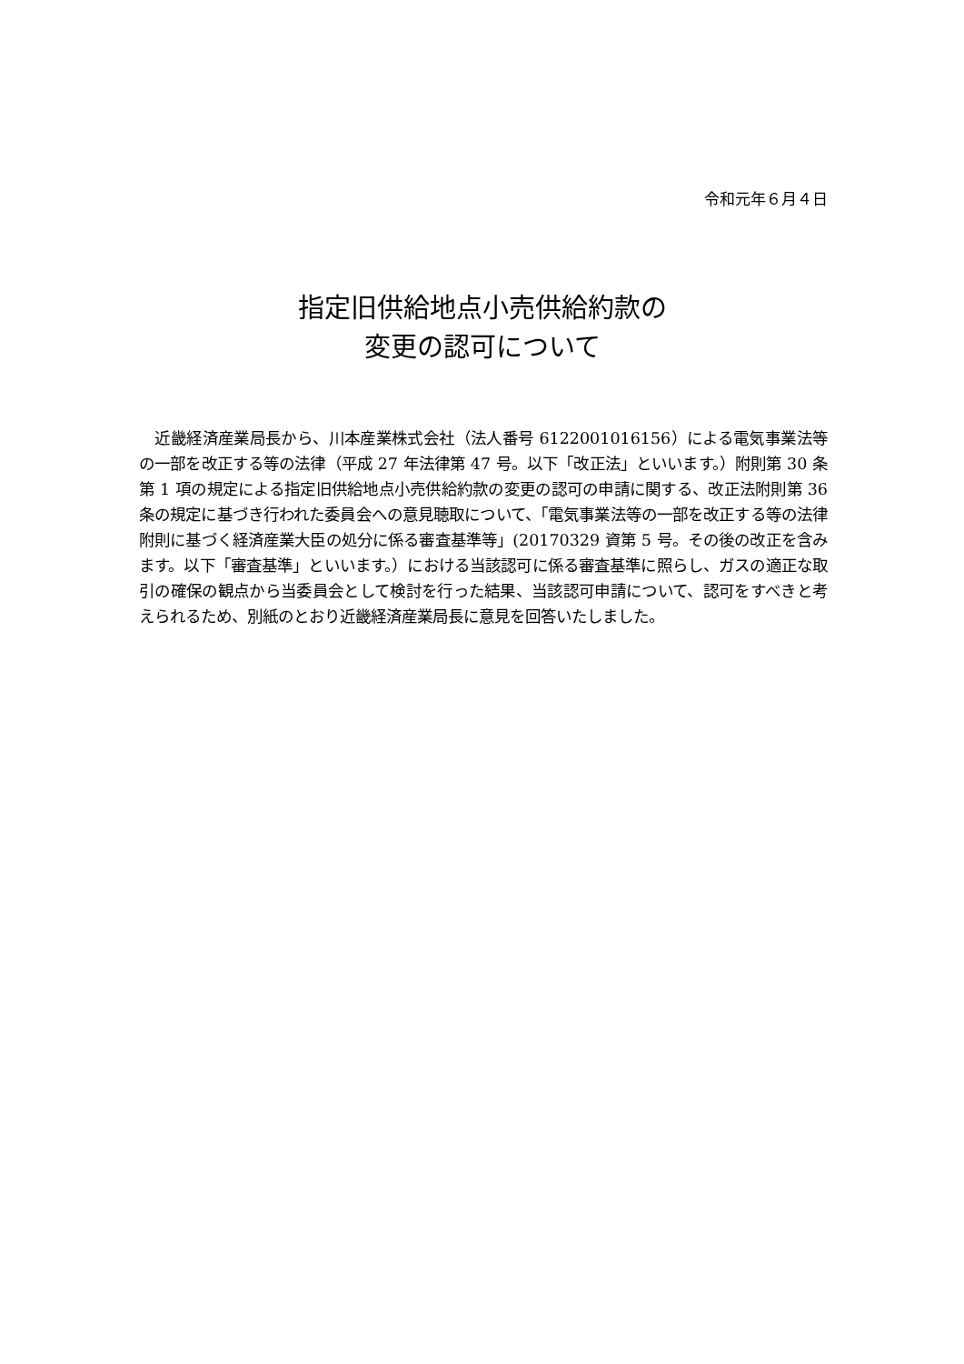令和元年６月４日
指定旧供給地点小売供給約款の
変更の認可について
　近畿経済産業局長から、川本産業株式会社（法人番号 6122001016156）による電気事業法等の一部を改正する等の法律（平成 27 年法律第 47 号。以下「改正法」といいます。）附則第 30 条第 1 項の規定による指定旧供給地点小売供給約款の変更の認可の申請に関する、改正法附則第 36 条の規定に基づき行われた委員会への意見聴取について、「電気事業法等の一部を改正する等の法律附則に基づく経済産業大臣の処分に係る審査基準等」(20170329 資第 5 号。その後の改正を含みます。以下「審査基準」といいます。）における当該認可に係る審査基準に照らし、ガスの適正な取引の確保の観点から当委員会として検討を行った結果、当該認可申請について、認可をすべきと考えられるため、別紙のとおり近畿経済産業局長に意見を回答いたしました。